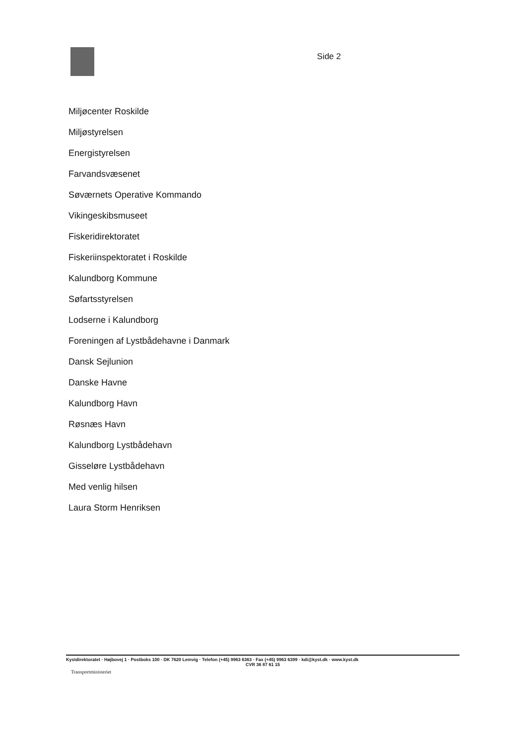Side 2
Miljøcenter Roskilde
Miljøstyrelsen
Energistyrelsen
Farvandsvæsenet
Søværnets Operative Kommando
Vikingeskibsmuseet
Fiskeridirektoratet
Fiskeriinspektoratet i Roskilde
Kalundborg Kommune
Søfartsstyrelsen
Lodserne i Kalundborg
Foreningen af Lystbådehavne i Danmark
Dansk Sejlunion
Danske Havne
Kalundborg Havn
Røsnæs Havn
Kalundborg Lystbådehavn
Gisseløre Lystbådehavn
Med venlig hilsen
Laura Storm Henriksen
Kystdirektoratet · Højbovej 1 · Postboks 100 · DK 7620 Lemvig · Telefon (+45) 9963 6363 · Fax (+45) 9963 6399 · kdi@kyst.dk · www.kyst.dk
CVR 36 87 61 15
Transportministeriet